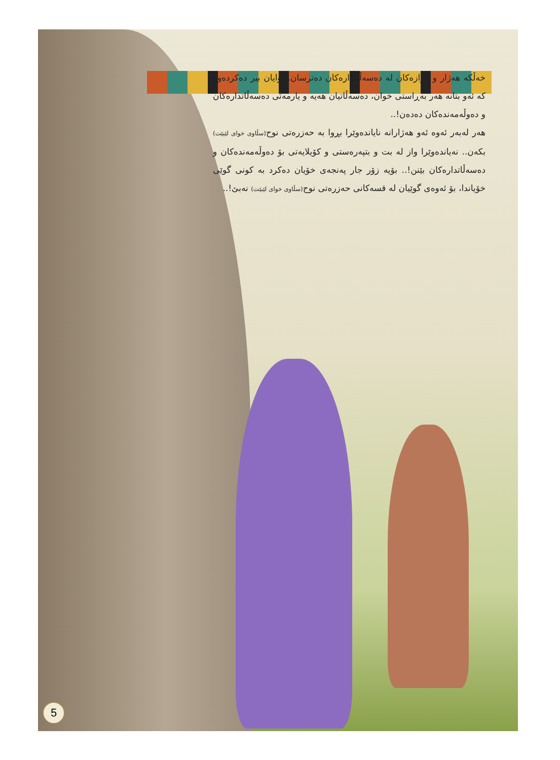خەڵکە هەژار و لاوازەکان لە دەسەڵاتدارەکان دەترسان.. وایان بیر دەکردەوە کە ئەو بتانە هەر بەڕاستی خوان، دەسەڵاتیان هەیە و یارمەتی دەسەڵاتدارەکان و دەوڵەمەندەکان دەدەن!..
هەر لەبەر ئەوە ئەو هەژارانە نایاندەوێرا بڕوا بە حەزرەتی نوح(سڵاوی خوای لێبێت) بکەن.. نەیاندەوێرا واز لە بت و بتپەرەستی و کۆیلایەتی بۆ دەوڵەمەندەکان و دەسەڵاتدارەکان بێنن!.. بۆیە زۆر جار پەنجەی خۆیان دەکرد بە کونی گوێی خۆیاندا، بۆ ئەوەی گوێیان لە قسەکانی حەزرەتی نوح(سڵاوی خوای لێبێت) نەبێ!..
5